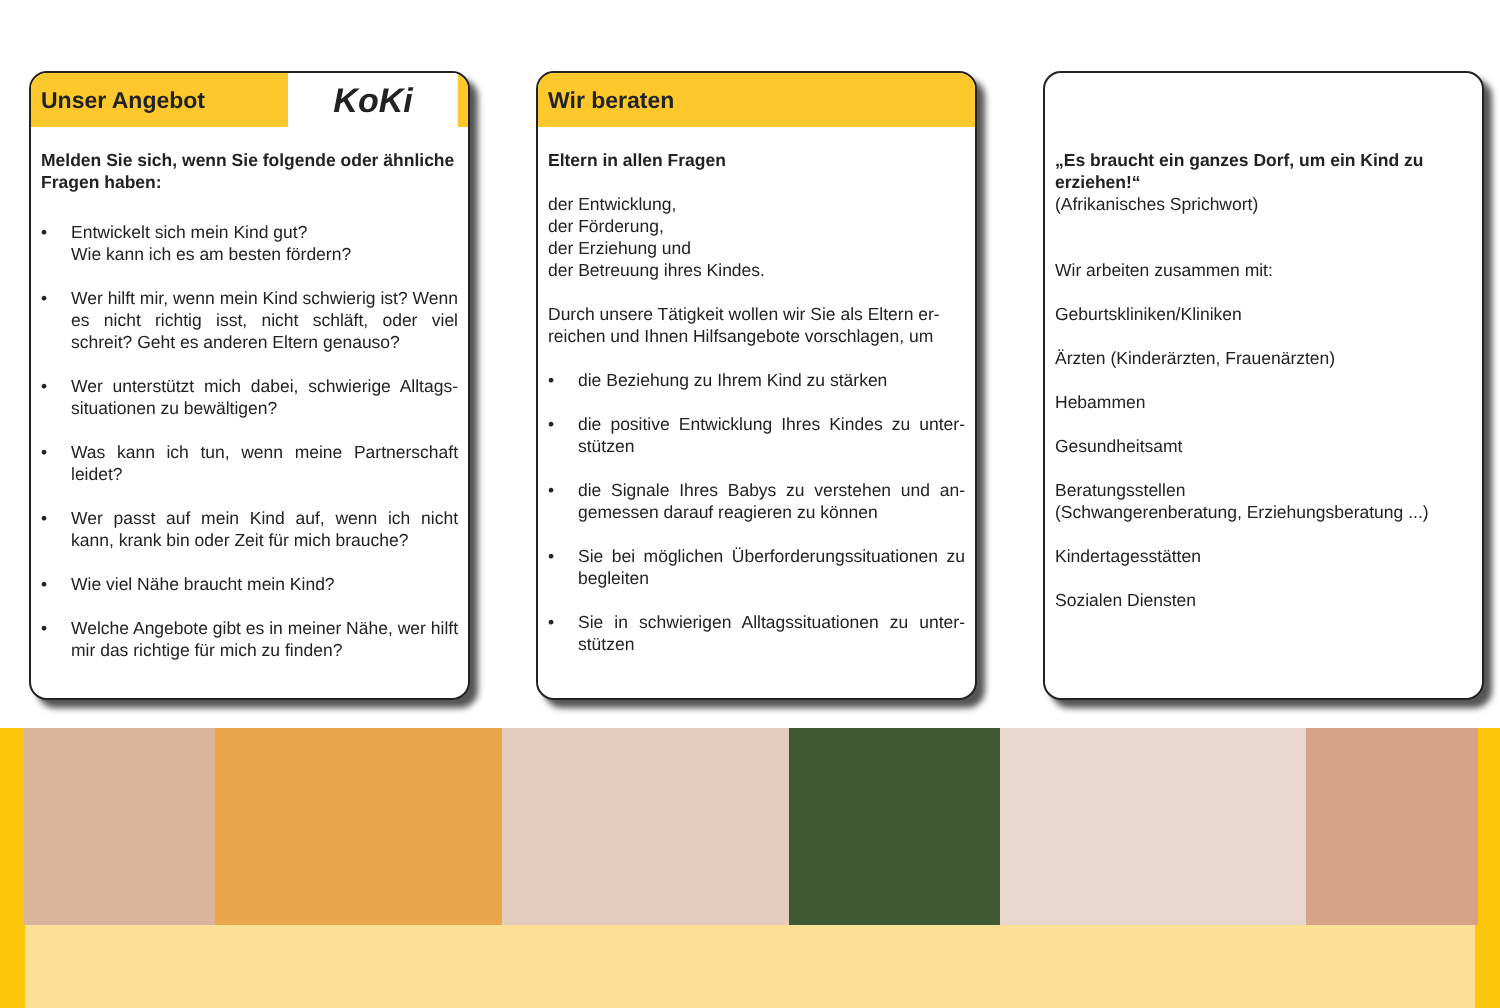Unser Angebot KoKi
Melden Sie sich, wenn Sie folgende oder ähnliche Fragen haben:
• Entwickelt sich mein Kind gut?
Wie kann ich es am besten fördern?
• Wer hilft mir, wenn mein Kind schwierig ist? Wenn es nicht richtig isst, nicht schläft, oder viel schreit? Geht es anderen Eltern genauso?
• Wer unterstützt mich dabei, schwierige Alltags-situationen zu bewältigen?
• Was kann ich tun, wenn meine Partnerschaft leidet?
• Wer passt auf mein Kind auf, wenn ich nicht kann, krank bin oder Zeit für mich brauche?
• Wie viel Nähe braucht mein Kind?
• Welche Angebote gibt es in meiner Nähe, wer hilft mir das richtige für mich zu finden?
Wir beraten
Eltern in allen Fragen
der Entwicklung,
der Förderung,
der Erziehung und
der Betreuung ihres Kindes.
Durch unsere Tätigkeit wollen wir Sie als Eltern er-reichen und Ihnen Hilfsangebote vorschlagen, um
• die Beziehung zu Ihrem Kind zu stärken
• die positive Entwicklung Ihres Kindes zu unter-stützen
• die Signale Ihres Babys zu verstehen und an-gemessen darauf reagieren zu können
• Sie bei möglichen Überforderungssituationen zu begleiten
• Sie in schwierigen Alltagssituationen zu unter-stützen
„Es braucht ein ganzes Dorf, um ein Kind zu erziehen!“
(Afrikanisches Sprichwort)
Wir arbeiten zusammen mit:
Geburtskliniken/Kliniken
Ärzten (Kinderärzten, Frauenärzten)
Hebammen
Gesundheitsamt
Beratungsstellen
(Schwangerenberatung, Erziehungsberatung ...)
Kindertagesstätten
Sozialen Diensten